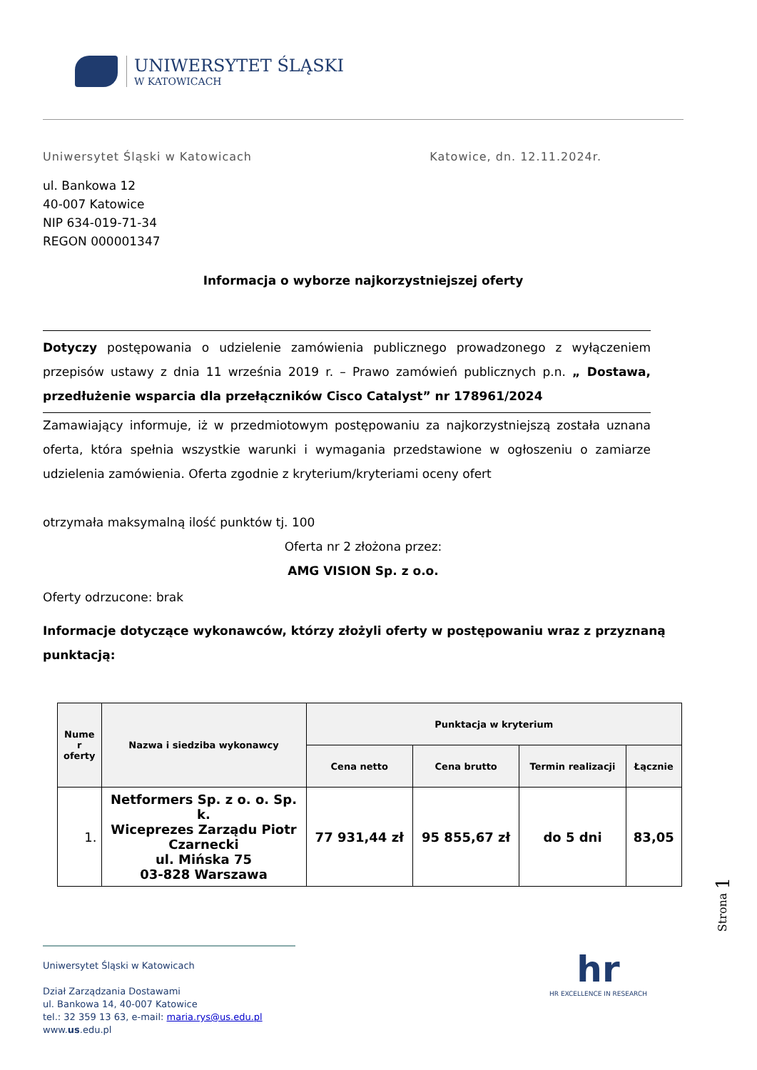UNIWERSYTET ŚLĄSKI
W KATOWICACH
Uniwersytet Śląski w Katowicach Katowice, dn. 12.11.2024r.
ul. Bankowa 12
40-007 Katowice
NIP 634-019-71-34
REGON 000001347
Informacja o wyborze najkorzystniejszej oferty
Dotyczy postępowania o udzielenie zamówienia publicznego prowadzonego z wyłączeniem przepisów ustawy z dnia 11 września 2019 r. – Prawo zamówień publicznych p.n. „ Dostawa, przedłużenie wsparcia dla przełączników Cisco Catalyst” nr 178961/2024
Zamawiający informuje, iż w przedmiotowym postępowaniu za najkorzystniejszą została uznana oferta, która spełnia wszystkie warunki i wymagania przedstawione w ogłoszeniu o zamiarze udzielenia zamówienia. Oferta zgodnie z kryterium/kryteriami oceny ofert
otrzymała maksymalną ilość punktów tj. 100
Oferta nr 2 złożona przez:
AMG VISION Sp. z o.o.
Oferty odrzucone: brak
Informacje dotyczące wykonawców, którzy złożyli oferty w postępowaniu wraz z przyznaną punktacją:
| Nume r oferty | Nazwa i siedziba wykonawcy | Punktacja w kryterium | | | |
| --- | --- | --- | --- | --- | --- |
| | | Cena netto | Cena brutto | Termin realizacji | Łącznie |
| 1. | Netformers Sp. z o. o. Sp. k. Wiceprezes Zarządu Piotr Czarnecki ul. Mińska 75 03-828 Warszawa | 77 931,44 zł | 95 855,67 zł | do 5 dni | 83,05 |
Strona 1
Uniwersytet Śląski w Katowicach
Dział Zarządzania Dostawami
ul. Bankowa 14, 40-007 Katowice
tel.: 32 359 13 63, e-mail: maria.rys@us.edu.pl
www.us.edu.pl
hr
HR EXCELLENCE IN RESEARCH